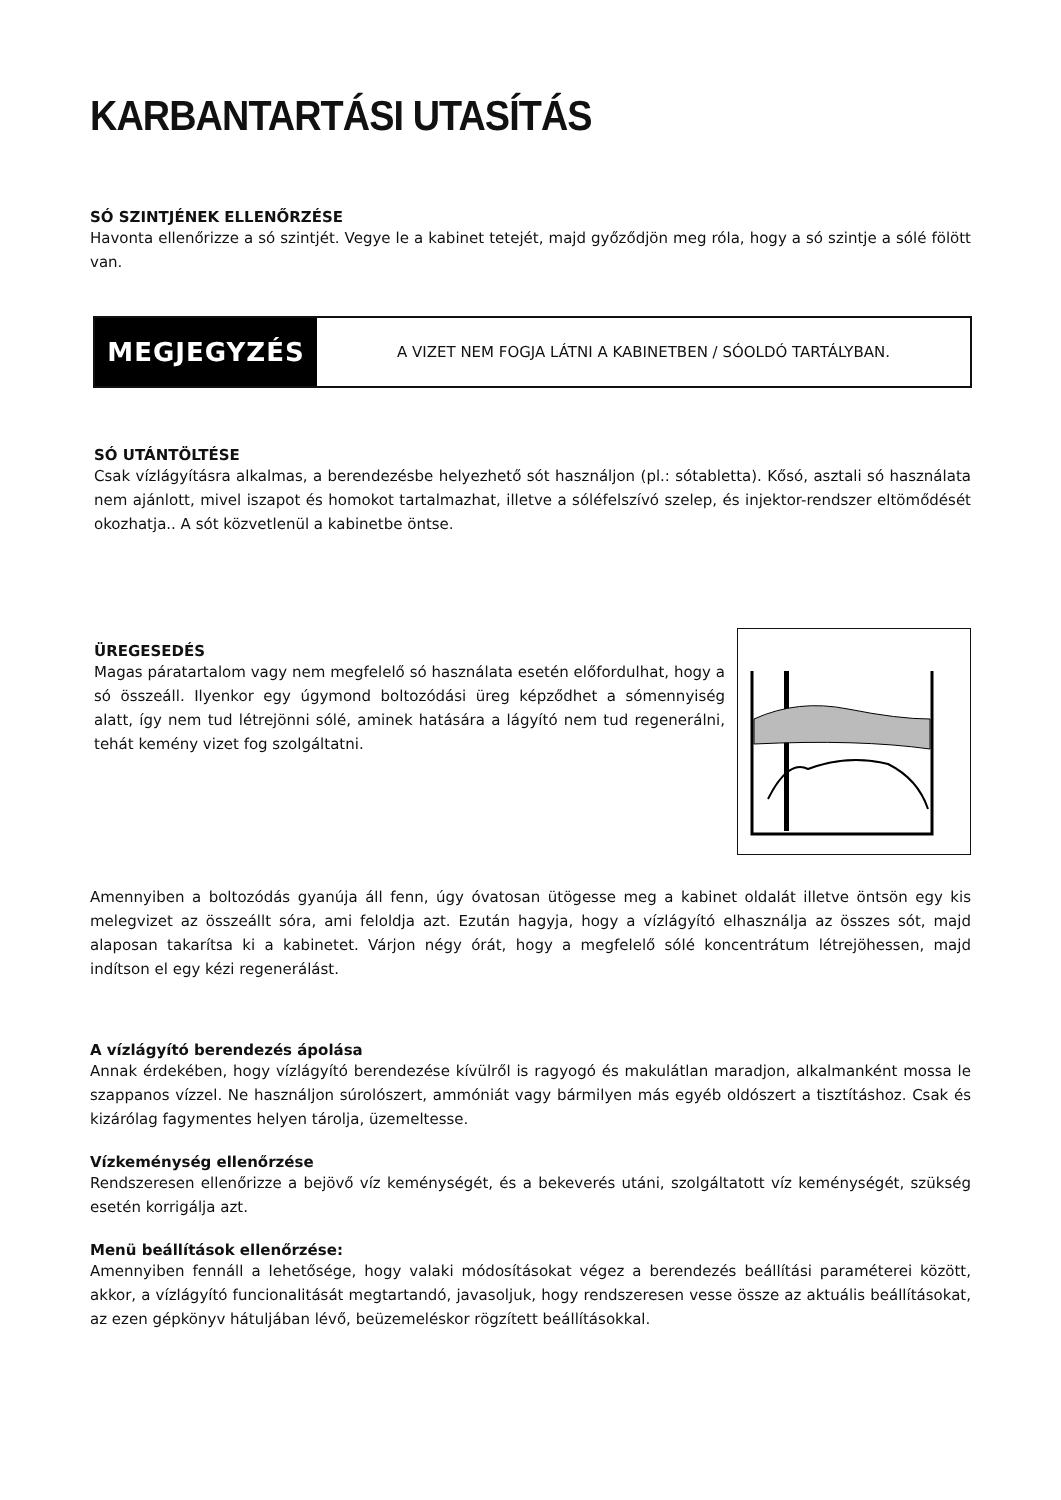KARBANTARTÁSI UTASÍTÁS
SÓ SZINTJÉNEK ELLENŐRZÉSE
Havonta ellenőrizze a só szintjét. Vegye le a kabinet tetejét, majd győződjön meg róla, hogy a só szintje a sólé fölött van.
MEGJEGYZÉS
A VIZET NEM FOGJA LÁTNI A KABINETBEN / SÓOLDÓ TARTÁLYBAN.
SÓ UTÁNTÖLTÉSE
Csak vízlágyításra alkalmas, a berendezésbe helyezhető sót használjon (pl.: sótabletta). Kősó, asztali só használata nem ajánlott, mivel iszapot és homokot tartalmazhat, illetve a sóléfelszívó szelep, és injektor-rendszer eltömődését okozhatja.. A sót közvetlenül a kabinetbe öntse.
ÜREGESEDÉS
Magas páratartalom vagy nem megfelelő só használata esetén előfordulhat, hogy a só összeáll. Ilyenkor egy úgymond boltozódási üreg képződhet a sómennyiség alatt, így nem tud létrejönni sólé, aminek hatására a lágyító nem tud regenerálni, tehát kemény vizet fog szolgáltatni.
Amennyiben a boltozódás gyanúja áll fenn, úgy óvatosan ütögesse meg a kabinet oldalát illetve öntsön egy kis melegvizet az összeállt sóra, ami feloldja azt. Ezután hagyja, hogy a vízlágyító elhasználja az összes sót, majd alaposan takarítsa ki a kabinetet. Várjon négy órát, hogy a megfelelő sólé koncentrátum létrejöhessen, majd indítson el egy kézi regenerálást.
A vízlágyító berendezés ápolása
Annak érdekében, hogy vízlágyító berendezése kívülről is ragyogó és makulátlan maradjon, alkalmanként mossa le szappanos vízzel. Ne használjon súrolószert, ammóniát vagy bármilyen más egyéb oldószert a tisztításhoz. Csak és kizárólag fagymentes helyen tárolja, üzemeltesse.
Vízkeménység ellenőrzése
Rendszeresen ellenőrizze a bejövő víz keménységét, és a bekeverés utáni, szolgáltatott víz keménységét, szükség esetén korrigálja azt.
Menü beállítások ellenőrzése:
Amennyiben fennáll a lehetősége, hogy valaki módosításokat végez a berendezés beállítási paraméterei között, akkor, a vízlágyító funcionalitását megtartandó, javasoljuk, hogy rendszeresen vesse össze az aktuális beállításokat, az ezen gépkönyv hátuljában lévő, beüzemeléskor rögzített beállításokkal.